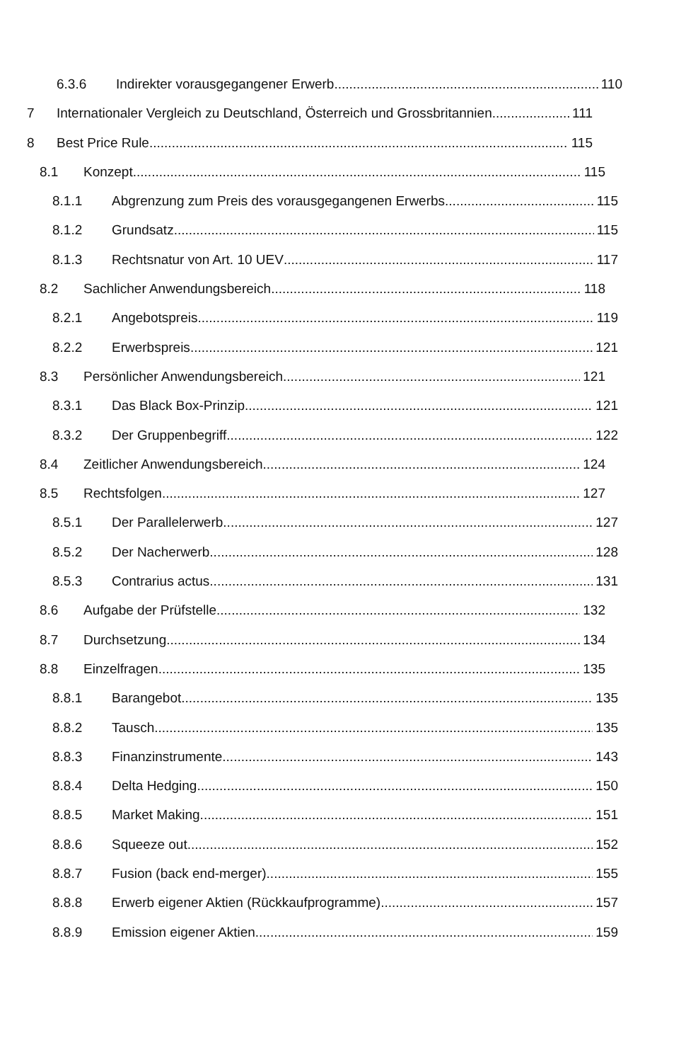6.3.6 Indirekter vorausgegangener Erwerb 110
7 Internationaler Vergleich zu Deutschland, Österreich und Grossbritannien 111
8 Best Price Rule 115
8.1 Konzept 115
8.1.1 Abgrenzung zum Preis des vorausgegangenen Erwerbs 115
8.1.2 Grundsatz 115
8.1.3 Rechtsnatur von Art. 10 UEV 117
8.2 Sachlicher Anwendungsbereich 118
8.2.1 Angebotspreis 119
8.2.2 Erwerbspreis 121
8.3 Persönlicher Anwendungsbereich 121
8.3.1 Das Black Box-Prinzip 121
8.3.2 Der Gruppenbegriff 122
8.4 Zeitlicher Anwendungsbereich 124
8.5 Rechtsfolgen 127
8.5.1 Der Parallelerwerb 127
8.5.2 Der Nacherwerb 128
8.5.3 Contrarius actus 131
8.6 Aufgabe der Prüfstelle 132
8.7 Durchsetzung 134
8.8 Einzelfragen 135
8.8.1 Barangebot 135
8.8.2 Tausch 135
8.8.3 Finanzinstrumente 143
8.8.4 Delta Hedging 150
8.8.5 Market Making 151
8.8.6 Squeeze out 152
8.8.7 Fusion (back end-merger) 155
8.8.8 Erwerb eigener Aktien (Rückkaufprogramme) 157
8.8.9 Emission eigener Aktien 159